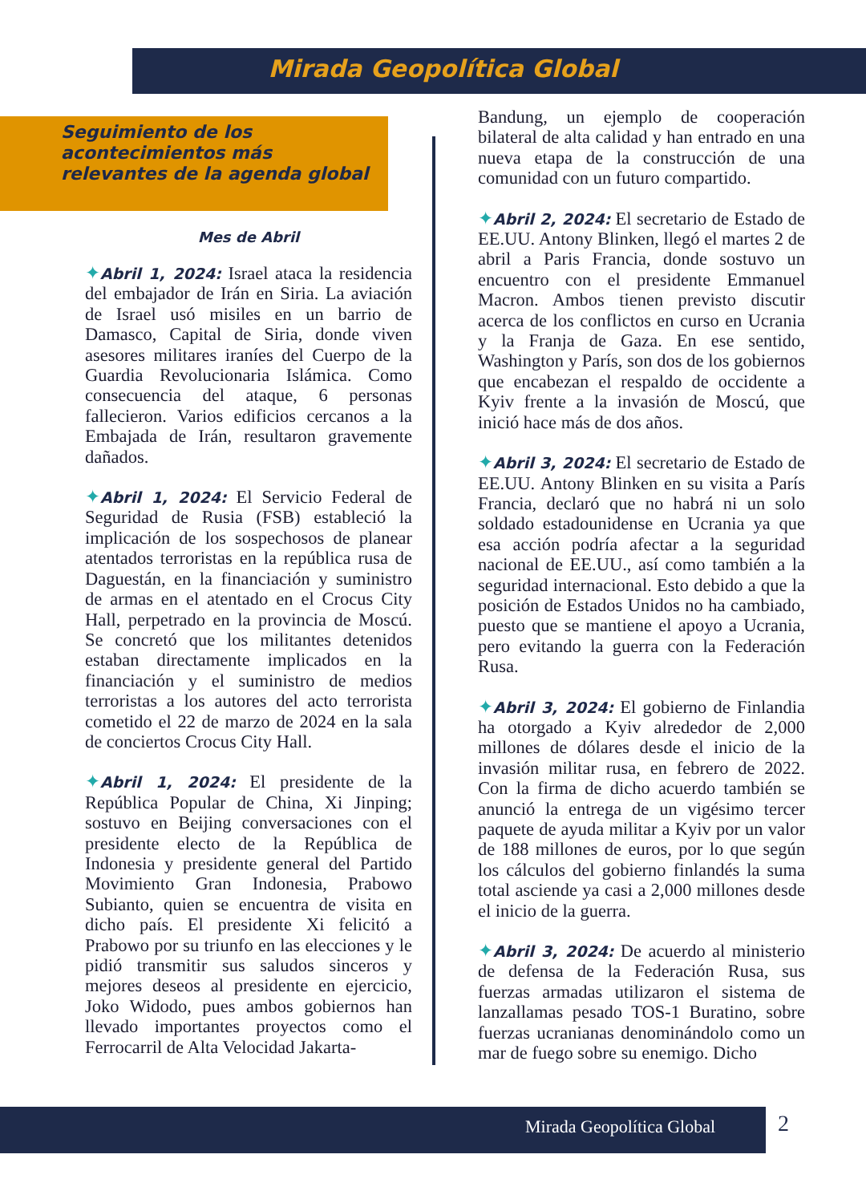Mirada Geopolítica Global
Seguimiento de los acontecimientos más relevantes de la agenda global
Mes de Abril
✦Abril 1, 2024: Israel ataca la residencia del embajador de Irán en Siria. La aviación de Israel usó misiles en un barrio de Damasco, Capital de Siria, donde viven asesores militares iraníes del Cuerpo de la Guardia Revolucionaria Islámica. Como consecuencia del ataque, 6 personas fallecieron. Varios edificios cercanos a la Embajada de Irán, resultaron gravemente dañados.
✦Abril 1, 2024: El Servicio Federal de Seguridad de Rusia (FSB) estableció la implicación de los sospechosos de planear atentados terroristas en la república rusa de Daguestán, en la financiación y suministro de armas en el atentado en el Crocus City Hall, perpetrado en la provincia de Moscú. Se concretó que los militantes detenidos estaban directamente implicados en la financiación y el suministro de medios terroristas a los autores del acto terrorista cometido el 22 de marzo de 2024 en la sala de conciertos Crocus City Hall.
✦Abril 1, 2024: El presidente de la República Popular de China, Xi Jinping; sostuvo en Beijing conversaciones con el presidente electo de la República de Indonesia y presidente general del Partido Movimiento Gran Indonesia, Prabowo Subianto, quien se encuentra de visita en dicho país. El presidente Xi felicitó a Prabowo por su triunfo en las elecciones y le pidió transmitir sus saludos sinceros y mejores deseos al presidente en ejercicio, Joko Widodo, pues ambos gobiernos han llevado importantes proyectos como el Ferrocarril de Alta Velocidad Jakarta-
Bandung, un ejemplo de cooperación bilateral de alta calidad y han entrado en una nueva etapa de la construcción de una comunidad con un futuro compartido.
✦Abril 2, 2024: El secretario de Estado de EE.UU. Antony Blinken, llegó el martes 2 de abril a Paris Francia, donde sostuvo un encuentro con el presidente Emmanuel Macron. Ambos tienen previsto discutir acerca de los conflictos en curso en Ucrania y la Franja de Gaza. En ese sentido, Washington y París, son dos de los gobiernos que encabezan el respaldo de occidente a Kyiv frente a la invasión de Moscú, que inició hace más de dos años.
✦Abril 3, 2024: El secretario de Estado de EE.UU. Antony Blinken en su visita a París Francia, declaró que no habrá ni un solo soldado estadounidense en Ucrania ya que esa acción podría afectar a la seguridad nacional de EE.UU., así como también a la seguridad internacional. Esto debido a que la posición de Estados Unidos no ha cambiado, puesto que se mantiene el apoyo a Ucrania, pero evitando la guerra con la Federación Rusa.
✦Abril 3, 2024: El gobierno de Finlandia ha otorgado a Kyiv alrededor de 2,000 millones de dólares desde el inicio de la invasión militar rusa, en febrero de 2022. Con la firma de dicho acuerdo también se anunció la entrega de un vigésimo tercer paquete de ayuda militar a Kyiv por un valor de 188 millones de euros, por lo que según los cálculos del gobierno finlandés la suma total asciende ya casi a 2,000 millones desde el inicio de la guerra.
✦Abril 3, 2024: De acuerdo al ministerio de defensa de la Federación Rusa, sus fuerzas armadas utilizaron el sistema de lanzallamas pesado TOS-1 Buratino, sobre fuerzas ucranianas denominándolo como un mar de fuego sobre su enemigo. Dicho
Mirada Geopolítica Global 2